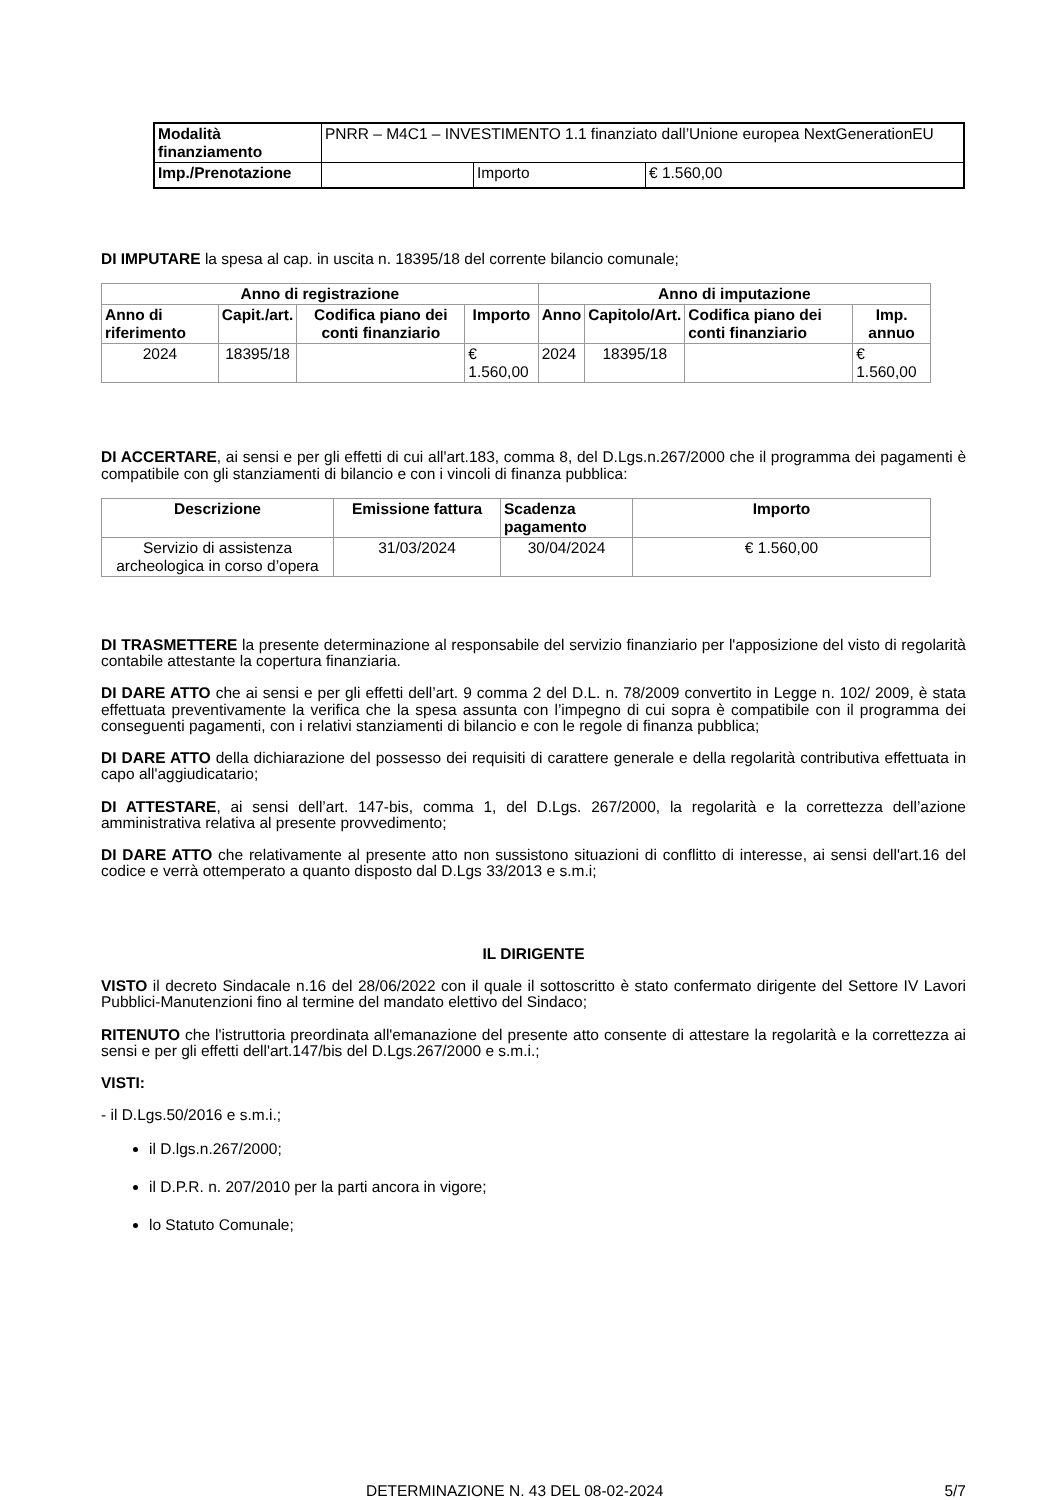| Modalità finanziamento | PNRR – M4C1 – INVESTIMENTO 1.1 finanziato dall’Unione europea NextGenerationEU | | |
| Imp./Prenotazione | | Importo | € 1.560,00 |
DI IMPUTARE la spesa al cap. in uscita n. 18395/18 del corrente bilancio comunale;
| Anno di registrazione | | | | Anno di imputazione | | | |
| --- | --- | --- | --- | --- | --- | --- | --- |
| Anno di riferimento | Capit./art. | Codifica piano dei conti finanziario | Importo | Anno | Capitolo/Art. | Codifica piano dei conti finanziario | Imp. annuo |
| 2024 | 18395/18 | | € 1.560,00 | 2024 | 18395/18 | | € 1.560,00 |
DI ACCERTARE, ai sensi e per gli effetti di cui all'art.183, comma 8, del D.Lgs.n.267/2000 che il programma dei pagamenti è compatibile con gli stanziamenti di bilancio e con i vincoli di finanza pubblica:
| Descrizione | Emissione fattura | Scadenza pagamento | Importo |
| --- | --- | --- | --- |
| Servizio di assistenza archeologica in corso d’opera | 31/03/2024 | 30/04/2024 | € 1.560,00 |
DI TRASMETTERE la presente determinazione al responsabile del servizio finanziario per l'apposizione del visto di regolarità contabile attestante la copertura finanziaria.
DI DARE ATTO che ai sensi e per gli effetti dell’art. 9 comma 2 del D.L. n. 78/2009 convertito in Legge n. 102/ 2009, è stata effettuata preventivamente la verifica che la spesa assunta con l’impegno di cui sopra è compatibile con il programma dei conseguenti pagamenti, con i relativi stanziamenti di bilancio e con le regole di finanza pubblica;
DI DARE ATTO della dichiarazione del possesso dei requisiti di carattere generale e della regolarità contributiva effettuata in capo all'aggiudicatario;
DI ATTESTARE, ai sensi dell’art. 147-bis, comma 1, del D.Lgs. 267/2000, la regolarità e la correttezza dell’azione amministrativa relativa al presente provvedimento;
DI DARE ATTO che relativamente al presente atto non sussistono situazioni di conflitto di interesse, ai sensi dell'art.16 del codice e verrà ottemperato a quanto disposto dal D.Lgs 33/2013 e s.m.i;
IL DIRIGENTE
VISTO il decreto Sindacale n.16 del 28/06/2022 con il quale il sottoscritto è stato confermato dirigente del Settore IV Lavori Pubblici-Manutenzioni fino al termine del mandato elettivo del Sindaco;
RITENUTO che l'istruttoria preordinata all'emanazione del presente atto consente di attestare la regolarità e la correttezza ai sensi e per gli effetti dell'art.147/bis del D.Lgs.267/2000 e s.m.i.;
VISTI:
- il D.Lgs.50/2016 e s.m.i.;
il D.lgs.n.267/2000;
il D.P.R. n. 207/2010 per la parti ancora in vigore;
lo Statuto Comunale;
DETERMINAZIONE N. 43 DEL 08-02-2024 5/7